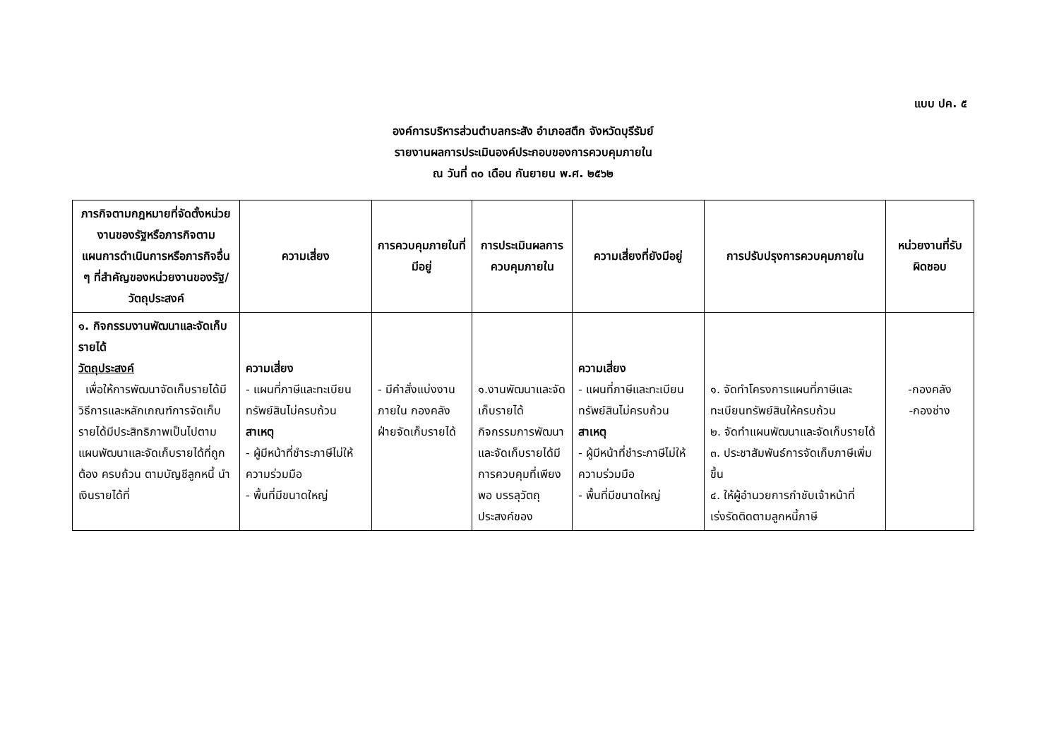แบบ ปค. ๕
องค์การบริหารส่วนตำบลกระสัง อำเภอสตึก จังหวัดบุรีรัมย์
รายงานผลการประเมินองค์ประกอบของการควบคุมภายใน
ณ วันที่ ๓๐ เดือน กันยายน พ.ศ. ๒๕๖๒
| ภารกิจตามกฎหมายที่จัดตั้งหน่วยงานของรัฐหรือภารกิจตามแผนการดำเนินการหรือภารกิจอื่น ๆ ที่สำคัญของหน่วยงานของรัฐ/ วัตถุประสงค์ | ความเสี่ยง | การควบคุมภายในที่มีอยู่ | การประเมินผลการควบคุมภายใน | ความเสี่ยงที่ยังมีอยู่ | การปรับปรุงการควบคุมภายใน | หน่วยงานที่รับผิดชอบ |
| --- | --- | --- | --- | --- | --- | --- |
| ๑. กิจกรรมงานพัฒนาและจัดเก็บรายได้ วัตถุประสงค์ เพื่อให้การพัฒนาจัดเก็บรายได้มีวิธีการและหลักเกณฑ์การจัดเก็บรายได้มีประสิทธิภาพเป็นไปตามแผนพัฒนาและจัดเก็บรายได้ที่ถูกต้อง ครบถ้วน ตามบัญชีลูกหนี้ นำเงินรายได้ที่ | ความเสี่ยง - แผนที่ภาษีและทะเบียนทรัพย์สินไม่ครบถ้วน สาเหตุ - ผู้มีหน้าที่ชำระภาษีไม่ให้ความร่วมมือ - พื้นที่มีขนาดใหญ่ | - มีคำสั่งแบ่งงานภายใน กองคลัง ฝ่ายจัดเก็บรายได้ | ๑.งานพัฒนาและจัดเก็บรายได้ กิจกรรมการพัฒนาและจัดเก็บรายได้มีการควบคุมที่เพียงพอ บรรลุวัตถุ ประสงค์ของ | ความเสี่ยง - แผนที่ภาษีและทะเบียนทรัพย์สินไม่ครบถ้วน สาเหตุ - ผู้มีหน้าที่ชำระภาษีไม่ให้ความร่วมมือ - พื้นที่มีขนาดใหญ่ | ๑. จัดทำโครงการแผนที่ภาษีและทะเบียนทรัพย์สินให้ครบถ้วน ๒. จัดทำแผนพัฒนาและจัดเก็บรายได้ ๓. ประชาสัมพันธ์การจัดเก็บภาษีเพิ่มขึ้น ๔. ให้ผู้อำนวยการกำชับเจ้าหน้าที่เร่งรัดติดตามลูกหนี้ภาษี | -กองคลัง -กองช่าง |